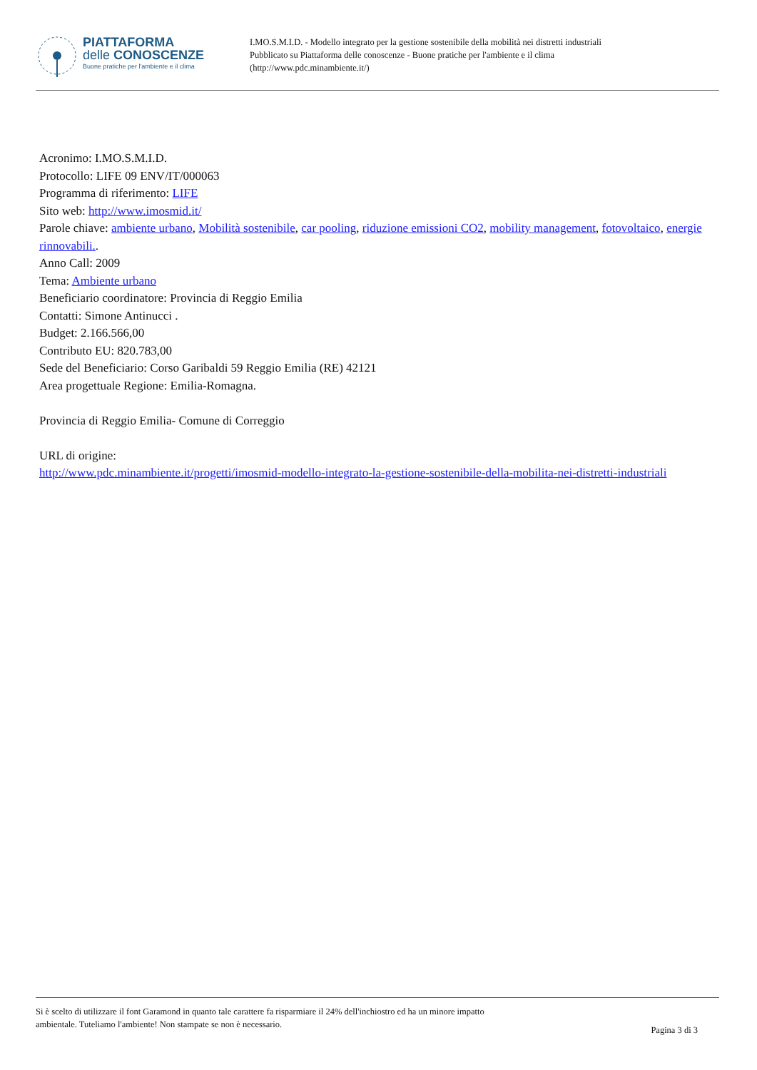PIATTAFORMA
delle CONOSCENZE
Buone pratiche per l'ambiente e il clima
I.MO.S.M.I.D. - Modello integrato per la gestione sostenibile della mobilità nei distretti industriali
Pubblicato su Piattaforma delle conoscenze - Buone pratiche per l'ambiente e il clima
(http://www.pdc.minambiente.it/)
Acronimo: I.MO.S.M.I.D.
Protocollo: LIFE 09 ENV/IT/000063
Programma di riferimento: LIFE
Sito web: http://www.imosmid.it/
Parole chiave: ambiente urbano, Mobilità sostenibile, car pooling, riduzione emissioni CO2, mobility management, fotovoltaico, energie rinnovabili..
Anno Call: 2009
Tema: Ambiente urbano
Beneficiario coordinatore: Provincia di Reggio Emilia
Contatti: Simone Antinucci .
Budget: 2.166.566,00
Contributo EU: 820.783,00
Sede del Beneficiario: Corso Garibaldi 59 Reggio Emilia (RE) 42121
Area progettuale Regione: Emilia-Romagna.
Provincia di Reggio Emilia- Comune di Correggio
URL di origine:
http://www.pdc.minambiente.it/progetti/imosmid-modello-integrato-la-gestione-sostenibile-della-mobilita-nei-distretti-industriali
Si è scelto di utilizzare il font Garamond in quanto tale carattere fa risparmiare il 24% dell'inchiostro ed ha un minore impatto
ambientale. Tuteliamo l'ambiente! Non stampate se non è necessario.
Pagina 3 di 3